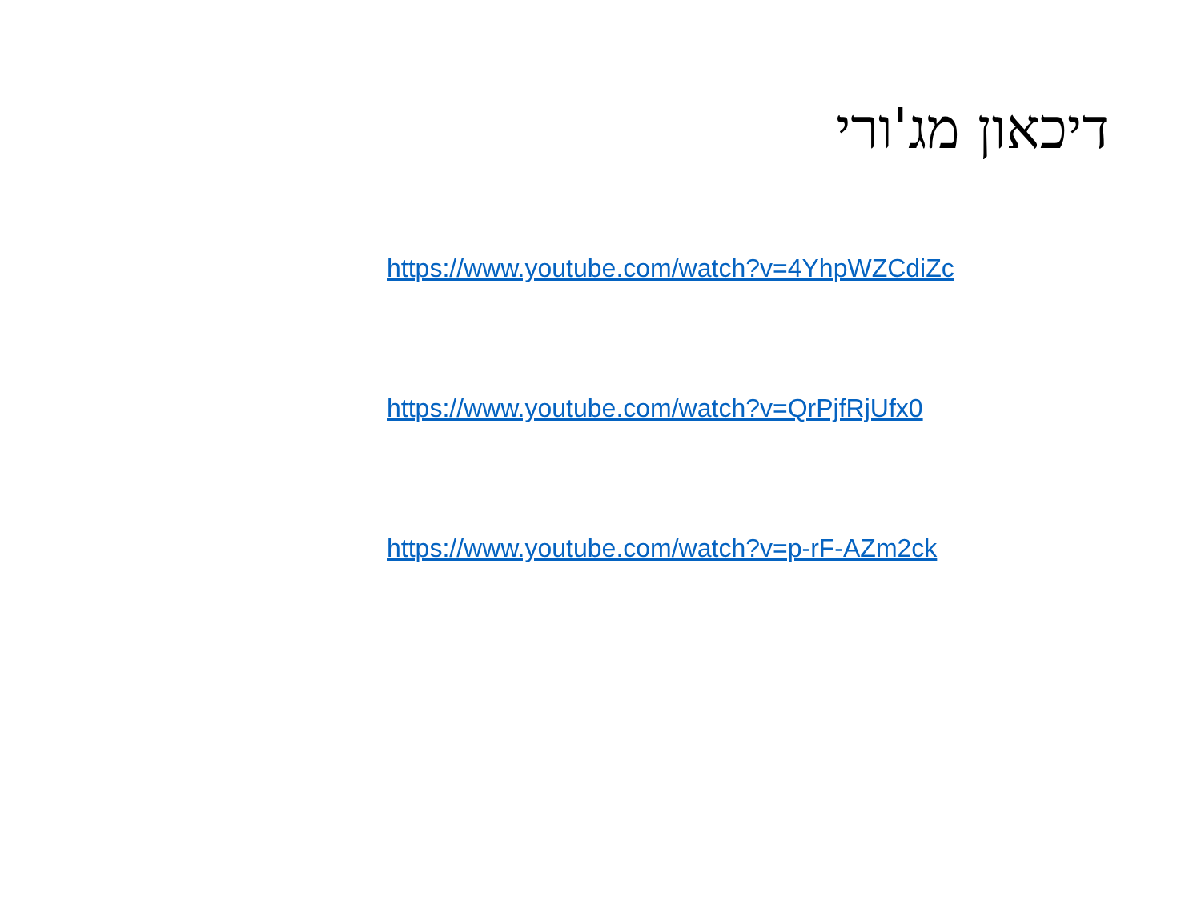דיכאון מג'ורי
https://www.youtube.com/watch?v=4YhpWZCdiZc
https://www.youtube.com/watch?v=QrPjfRjUfx0
https://www.youtube.com/watch?v=p-rF-AZm2ck